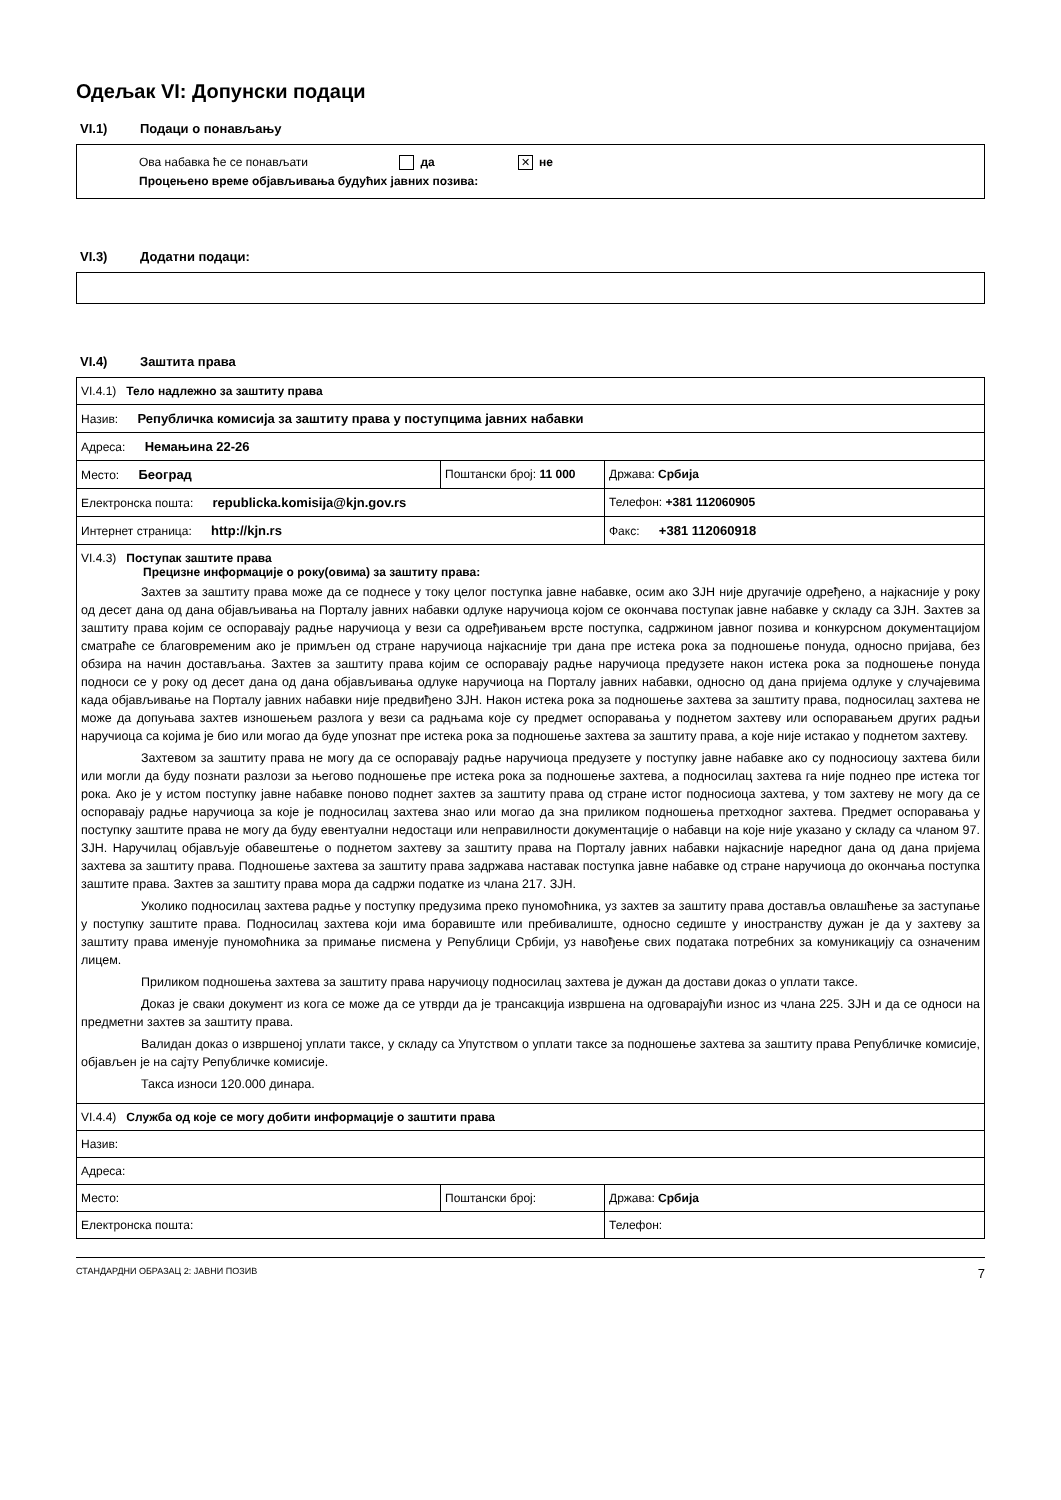Одељак VI: Допунски подаци
VI.1) Подаци о понављању
Ова набавка ће се понављати да ✕ не
Процењено време објављивања будућих јавних позива:
VI.3) Додатни подаци:
VI.4) Заштита права
| VI.4.1) Тело надлежно за заштиту права | | |
| Назив: Републичка комисија за заштиту права у поступцима јавних набавки | | |
| Адреса: Немањина 22-26 | | |
| Место: Београд | Поштански број: 11 000 | Држава: Србија |
| Електронска пошта: republicka.komisija@kjn.gov.rs | | Телефон: +381 112060905 |
| Интернет страница: http://kjn.rs | | Факс: +381 112060918 |
| VI.4.3) Поступак заштите права Прецизне информације о року(овима) за заштиту права: Захтев за заштиту права може да се поднесе у току целог поступка јавне набавке, осим ако ЗЈН није другачије одређено, а најкасније у року од десет дана од дана објављивања на Порталу јавних набавки одлуке наручиоца којом се окончава поступак јавне набавке у складу са ЗЈН. Захтев за заштиту права којим се оспоравају радње наручиоца у вези са одређивањем врсте поступка, садржином јавног позива и конкурсном документацијом сматраће се благовременим ако је примљен од стране наручиоца најкасније три дана пре истека рока за подношење понуда, односно пријава, без обзира на начин достављања. Захтев за заштиту права којим се оспоравају радње наручиоца предузете након истека рока за подношење понуда подноси се у року од десет дана од дана објављивања одлуке наручиоца на Порталу јавних набавки, односно од дана пријема одлуке у случајевима када објављивање на Порталу јавних набавки није предвиђено ЗЈН. Након истека рока за подношење захтева за заштиту права, подносилац захтева не може да допуњава захтев изношењем разлога у вези са радњама које су предмет оспоравања у поднетом захтеву или оспоравањем других радњи наручиоца са којима је био или могао да буде упознат пре истека рока за подношење захтева за заштиту права, а које није истакао у поднетом захтеву. Захтевом за заштиту права не могу да се оспоравају радње наручиоца предузете у поступку јавне набавке ако су подносиоцу захтева били или могли да буду познати разлози за његово подношење пре истека рока за подношење захтева, а подносилац захтева га није поднео пре истека тог рока. Ако је у истом поступку јавне набавке поново поднет захтев за заштиту права од стране истог подносиоца захтева, у том захтеву не могу да се оспоравају радње наручиоца за које је подносилац захтева знао или могао да зна приликом подношења претходног захтева. Предмет оспоравања у поступку заштите права не могу да буду евентуални недостаци или неправилности документације о набавци на које није указано у складу са чланом 97. ЗЈН. Наручилац објављује обавештење о поднетом захтеву за заштиту права на Порталу јавних набавки најкасније наредног дана од дана пријема захтева за заштиту права. Подношење захтева за заштиту права задржава наставак поступка јавне набавке од стране наручиоца до окончања поступка заштите права. Захтев за заштиту права мора да садржи податке из члана 217. ЗЈН. Уколико подносилац захтева радње у поступку предузима преко пуномоћника, уз захтев за заштиту права доставља овлашћење за заступање у поступку заштите права. Подносилац захтева који има боравиште или пребивалиште, односно седиште у иностранству дужан је да у захтеву за заштиту права именује пуномоћника за примање писмена у Републици Србији, уз навођење свих података потребних за комуникацију са означеним лицем. Приликом подношења захтева за заштиту права наручиоцу подносилац захтева је дужан да достави доказ о уплати таксе. Доказ је сваки документ из кога се може да се утврди да је трансакција извршена на одговарајући износ из члана 225. ЗЈН и да се односи на предметни захтев за заштиту права. Валидан доказ о извршеној уплати таксе, у складу са Упутством о уплати таксе за подношење захтева за заштиту права Републичке комисије, објављен је на сајту Републичке комисије. Такса износи 120.000 динара. | | |
| VI.4.4) Служба од које се могу добити информације о заштити права | | |
| Назив: | | |
| Адреса: | | |
| Место: | Поштански број: | Држава: Србија |
| Електронска пошта: | | Телефон: |
СТАНДАРДНИ ОБРАЗАЦ 2: ЈАВНИ ПОЗИВ 7